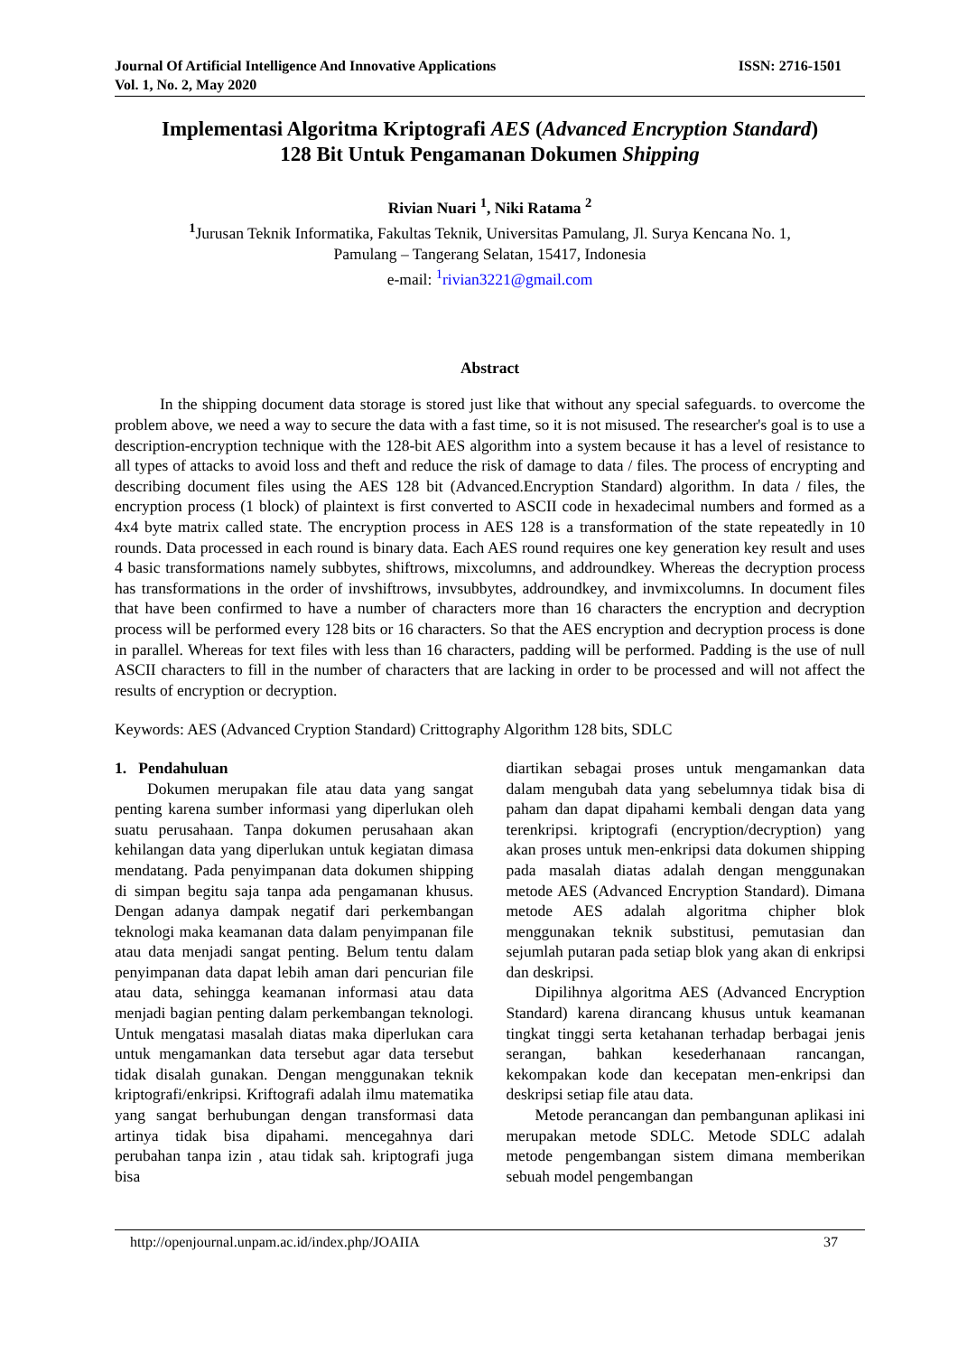Journal Of Artificial Intelligence And Innovative Applications
Vol. 1, No. 2, May 2020
ISSN: 2716-1501
Implementasi Algoritma Kriptografi AES (Advanced Encryption Standard)
128 Bit Untuk Pengamanan Dokumen Shipping
Rivian Nuari <sup>1</sup>, Niki Ratama <sup>2</sup>
<sup>1</sup> Jurusan Teknik Informatika, Fakultas Teknik, Universitas Pamulang, Jl. Surya Kencana No. 1,
Pamulang – Tangerang Selatan, 15417, Indonesia
e-mail: <sup>1</sup>rivian3221@gmail.com
Abstract
In the shipping document data storage is stored just like that without any special safeguards. to overcome the problem above, we need a way to secure the data with a fast time, so it is not misused. The researcher's goal is to use a description-encryption technique with the 128-bit AES algorithm into a system because it has a level of resistance to all types of attacks to avoid loss and theft and reduce the risk of damage to data / files. The process of encrypting and describing document files using the AES 128 bit (Advanced.Encryption Standard) algorithm. In data / files, the encryption process (1 block) of plaintext is first converted to ASCII code in hexadecimal numbers and formed as a 4x4 byte matrix called state. The encryption process in AES 128 is a transformation of the state repeatedly in 10 rounds. Data processed in each round is binary data. Each AES round requires one key generation key result and uses 4 basic transformations namely subbytes, shiftrows, mixcolumns, and addroundkey. Whereas the decryption process has transformations in the order of invshiftrows, invsubbytes, addroundkey, and invmixcolumns. In document files that have been confirmed to have a number of characters more than 16 characters the encryption and decryption process will be performed every 128 bits or 16 characters. So that the AES encryption and decryption process is done in parallel. Whereas for text files with less than 16 characters, padding will be performed. Padding is the use of null ASCII characters to fill in the number of characters that are lacking in order to be processed and will not affect the results of encryption or decryption.
Keywords: AES (Advanced Cryption Standard) Crittography Algorithm 128 bits, SDLC
1. Pendahuluan
Dokumen merupakan file atau data yang sangat penting karena sumber informasi yang diperlukan oleh suatu perusahaan. Tanpa dokumen perusahaan akan kehilangan data yang diperlukan untuk kegiatan dimasa mendatang. Pada penyimpanan data dokumen shipping di simpan begitu saja tanpa ada pengamanan khusus. Dengan adanya dampak negatif dari perkembangan teknologi maka keamanan data dalam penyimpanan file atau data menjadi sangat penting. Belum tentu dalam penyimpanan data dapat lebih aman dari pencurian file atau data, sehingga keamanan informasi atau data menjadi bagian penting dalam perkembangan teknologi. Untuk mengatasi masalah diatas maka diperlukan cara untuk mengamankan data tersebut agar data tersebut tidak disalah gunakan. Dengan menggunakan teknik kriptografi/enkripsi. Kriftografi adalah ilmu matematika yang sangat berhubungan dengan transformasi data artinya tidak bisa dipahami. mencegahnya dari perubahan tanpa izin , atau tidak sah. kriptografi juga bisa
diartikan sebagai proses untuk mengamankan data dalam mengubah data yang sebelumnya tidak bisa di paham dan dapat dipahami kembali dengan data yang terenkripsi. kriptografi (encryption/decryption) yang akan proses untuk men-enkripsi data dokumen shipping pada masalah diatas adalah dengan menggunakan metode AES (Advanced Encryption Standard). Dimana metode AES adalah algoritma chipher blok menggunakan teknik substitusi, pemutasian dan sejumlah putaran pada setiap blok yang akan di enkripsi dan deskripsi.
Dipilihnya algoritma AES (Advanced Encryption Standard) karena dirancang khusus untuk keamanan tingkat tinggi serta ketahanan terhadap berbagai jenis serangan, bahkan kesederhanaan rancangan, kekompakan kode dan kecepatan men-enkripsi dan deskripsi setiap file atau data.
Metode perancangan dan pembangunan aplikasi ini merupakan metode SDLC. Metode SDLC adalah metode pengembangan sistem dimana memberikan sebuah model pengembangan
http://openjournal.unpam.ac.id/index.php/JOAIIA 37